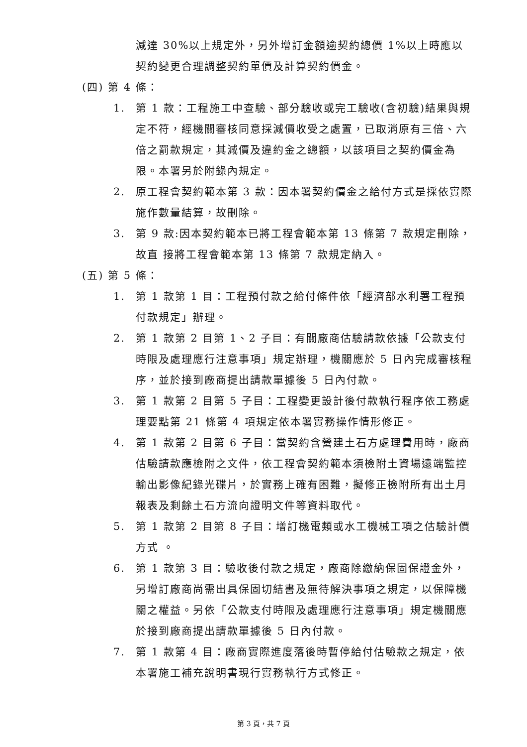減達 30%以上規定外，另外增訂金額逾契約總價 1%以上時應以契約變更合理調整契約單價及計算契約價金。
(四) 第 4 條：
1. 第 1 款：工程施工中查驗、部分驗收或完工驗收(含初驗)結果與規定不符，經機關審核同意採減價收受之處置，已取消原有三倍、六倍之罰款規定，其減價及違約金之總額，以該項目之契約價金為限。本署另於附錄內規定。
2. 原工程會契約範本第 3 款：因本署契約價金之給付方式是採依實際施作數量結算，故刪除。
3. 第 9 款:因本契約範本已將工程會範本第 13 條第 7 款規定刪除，故直 接將工程會範本第 13 條第 7 款規定納入。
(五) 第 5 條：
1. 第 1 款第 1 目：工程預付款之給付條件依「經濟部水利署工程預付款規定」辦理。
2. 第 1 款第 2 目第 1、2 子目：有關廠商估驗請款依據「公款支付時限及處理應行注意事項」規定辦理，機關應於 5 日內完成審核程序，並於接到廠商提出請款單據後 5 日內付款。
3. 第 1 款第 2 目第 5 子目：工程變更設計後付款執行程序依工務處理要點第 21 條第 4 項規定依本署實務操作情形修正。
4. 第 1 款第 2 目第 6 子目：當契約含營建土石方處理費用時，廠商估驗請款應檢附之文件，依工程會契約範本須檢附土資場遠端監控輸出影像紀錄光碟片，於實務上確有困難，擬修正檢附所有出土月報表及剩餘土石方流向證明文件等資料取代。
5. 第 1 款第 2 目第 8 子目：增訂機電類或水工機械工項之估驗計價方式 。
6. 第 1 款第 3 目：驗收後付款之規定，廠商除繳納保固保證金外，另增訂廠商尚需出具保固切結書及無待解決事項之規定，以保障機關之權益。另依「公款支付時限及處理應行注意事項」規定機關應於接到廠商提出請款單據後 5 日內付款。
7. 第 1 款第 4 目：廠商實際進度落後時暫停給付估驗款之規定，依本署施工補充說明書現行實務執行方式修正。
第 3 頁，共 7 頁